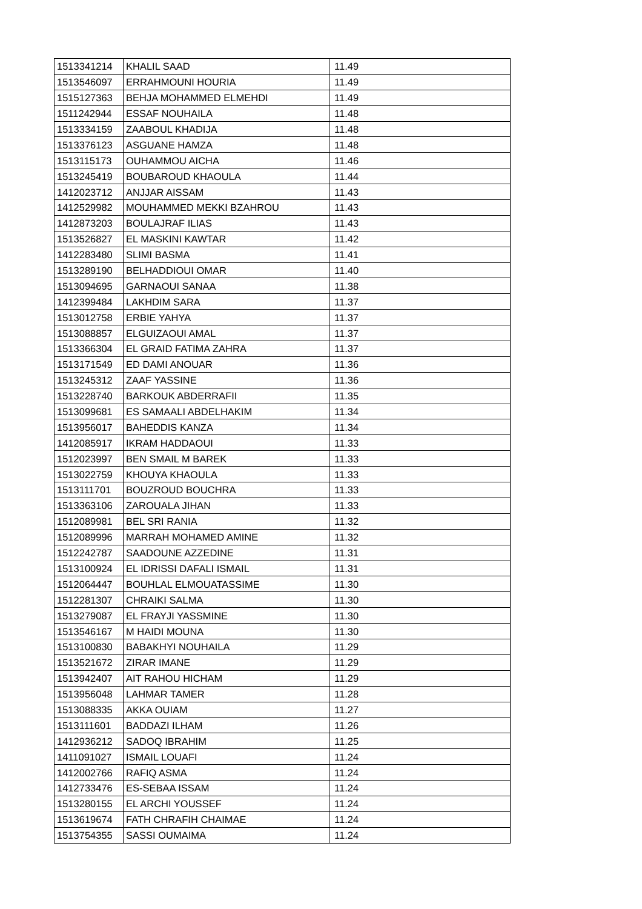| 1513341214 | KHALIL SAAD | 11.49 |
| 1513546097 | ERRAHMOUNI HOURIA | 11.49 |
| 1515127363 | BEHJA MOHAMMED ELMEHDI | 11.49 |
| 1511242944 | ESSAF NOUHAILA | 11.48 |
| 1513334159 | ZAABOUL KHADIJA | 11.48 |
| 1513376123 | ASGUANE HAMZA | 11.48 |
| 1513115173 | OUHAMMOU AICHA | 11.46 |
| 1513245419 | BOUBAROUD KHAOULA | 11.44 |
| 1412023712 | ANJJAR AISSAM | 11.43 |
| 1412529982 | MOUHAMMED MEKKI BZAHROU | 11.43 |
| 1412873203 | BOULAJRAF ILIAS | 11.43 |
| 1513526827 | EL MASKINI KAWTAR | 11.42 |
| 1412283480 | SLIMI BASMA | 11.41 |
| 1513289190 | BELHADDIOUI OMAR | 11.40 |
| 1513094695 | GARNAOUI SANAA | 11.38 |
| 1412399484 | LAKHDIM SARA | 11.37 |
| 1513012758 | ERBIE YAHYA | 11.37 |
| 1513088857 | ELGUIZAOUI AMAL | 11.37 |
| 1513366304 | EL GRAID FATIMA ZAHRA | 11.37 |
| 1513171549 | ED DAMI ANOUAR | 11.36 |
| 1513245312 | ZAAF YASSINE | 11.36 |
| 1513228740 | BARKOUK ABDERRAFII | 11.35 |
| 1513099681 | ES SAMAALI ABDELHAKIM | 11.34 |
| 1513956017 | BAHEDDIS KANZA | 11.34 |
| 1412085917 | IKRAM HADDAOUI | 11.33 |
| 1512023997 | BEN SMAIL M BAREK | 11.33 |
| 1513022759 | KHOUYA KHAOULA | 11.33 |
| 1513111701 | BOUZROUD BOUCHRA | 11.33 |
| 1513363106 | ZAROUALA JIHAN | 11.33 |
| 1512089981 | BEL SRI RANIA | 11.32 |
| 1512089996 | MARRAH MOHAMED AMINE | 11.32 |
| 1512242787 | SAADOUNE AZZEDINE | 11.31 |
| 1513100924 | EL IDRISSI DAFALI ISMAIL | 11.31 |
| 1512064447 | BOUHLAL ELMOUATASSIME | 11.30 |
| 1512281307 | CHRAIKI SALMA | 11.30 |
| 1513279087 | EL FRAYJI YASSMINE | 11.30 |
| 1513546167 | M HAIDI MOUNA | 11.30 |
| 1513100830 | BABAKHYI NOUHAILA | 11.29 |
| 1513521672 | ZIRAR IMANE | 11.29 |
| 1513942407 | AIT RAHOU HICHAM | 11.29 |
| 1513956048 | LAHMAR TAMER | 11.28 |
| 1513088335 | AKKA OUIAM | 11.27 |
| 1513111601 | BADDAZI ILHAM | 11.26 |
| 1412936212 | SADOQ IBRAHIM | 11.25 |
| 1411091027 | ISMAIL LOUAFI | 11.24 |
| 1412002766 | RAFIQ ASMA | 11.24 |
| 1412733476 | ES-SEBAA ISSAM | 11.24 |
| 1513280155 | EL ARCHI YOUSSEF | 11.24 |
| 1513619674 | FATH CHRAFIH CHAIMAE | 11.24 |
| 1513754355 | SASSI OUMAIMA | 11.24 |